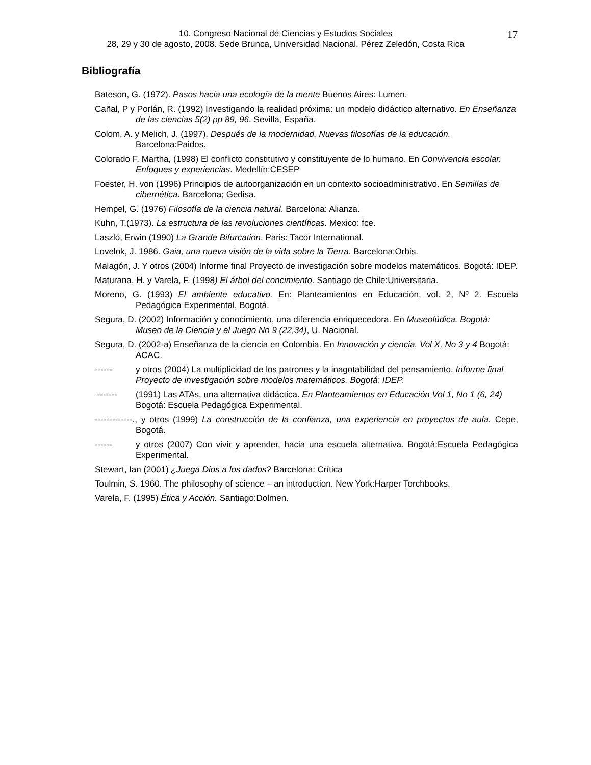10. Congreso Nacional de Ciencias y Estudios Sociales
28, 29 y 30 de agosto, 2008. Sede Brunca, Universidad Nacional, Pérez Zeledón, Costa Rica
17
Bibliografía
Bateson, G. (1972). Pasos hacia una ecología de la mente Buenos Aires: Lumen.
Cañal, P y Porlán, R. (1992) Investigando la realidad próxima: un modelo didáctico alternativo. En Enseñanza de las ciencias 5(2) pp 89, 96. Sevilla, España.
Colom, A. y Melich, J. (1997). Después de la modernidad. Nuevas filosofías de la educación. Barcelona:Paidos.
Colorado F. Martha, (1998) El conflicto constitutivo y constituyente de lo humano. En Convivencia escolar. Enfoques y experiencias. Medellín:CESEP
Foester, H. von (1996) Principios de autoorganización en un contexto socioadministrativo. En Semillas de cibernética. Barcelona; Gedisa.
Hempel, G. (1976) Filosofía de la ciencia natural. Barcelona: Alianza.
Kuhn, T.(1973). La estructura de las revoluciones científicas. Mexico: fce.
Laszlo, Erwin (1990) La Grande Bifurcation. Paris: Tacor International.
Lovelok, J. 1986. Gaia, una nueva visión de la vida sobre la Tierra. Barcelona:Orbis.
Malagón, J. Y otros (2004) Informe final Proyecto de investigación sobre modelos matemáticos. Bogotá: IDEP.
Maturana, H. y Varela, F. (1998) El árbol del concimiento. Santiago de Chile:Universitaria.
Moreno, G. (1993) El ambiente educativo. En: Planteamientos en Educación, vol. 2, Nº 2. Escuela Pedagógica Experimental, Bogotá.
Segura, D. (2002) Información y conocimiento, una diferencia enriquecedora. En Museolúdica. Bogotá: Museo de la Ciencia y el Juego No 9 (22,34), U. Nacional.
Segura, D. (2002-a) Enseñanza de la ciencia en Colombia. En Innovación y ciencia. Vol X, No 3 y 4 Bogotá: ACAC.
------ y otros (2004) La multiplicidad de los patrones y la inagotabilidad del pensamiento. Informe final Proyecto de investigación sobre modelos matemáticos. Bogotá: IDEP.
------- (1991) Las ATAs, una alternativa didáctica. En Planteamientos en Educación Vol 1, No 1 (6, 24) Bogotá: Escuela Pedagógica Experimental.
-------------., y otros (1999) La construcción de la confianza, una experiencia en proyectos de aula. Cepe, Bogotá.
------ y otros (2007) Con vivir y aprender, hacia una escuela alternativa. Bogotá:Escuela Pedagógica Experimental.
Stewart, Ian (2001) ¿Juega Dios a los dados? Barcelona: Crítica
Toulmin, S. 1960. The philosophy of science – an introduction. New York:Harper Torchbooks.
Varela, F. (1995) Ética y Acción. Santiago:Dolmen.